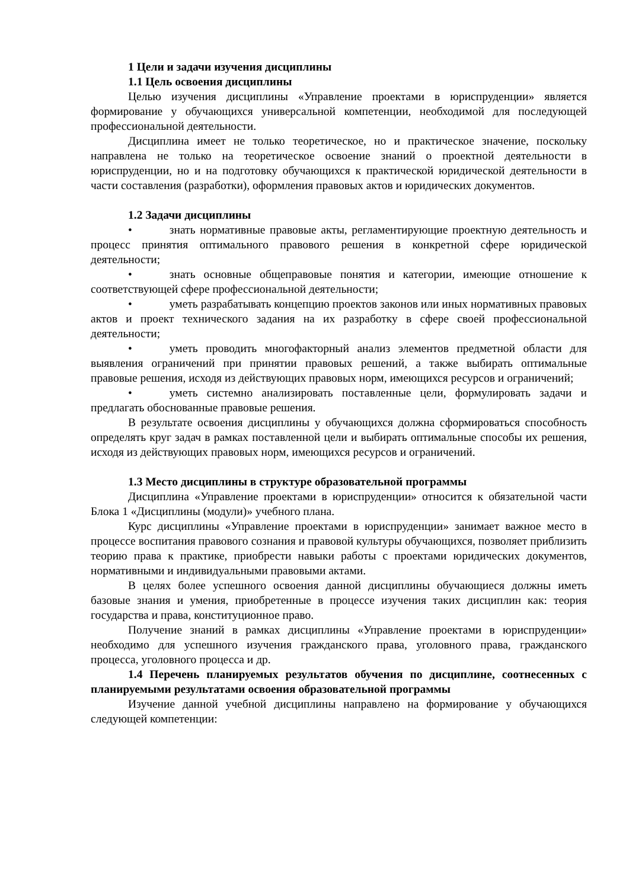1 Цели и задачи изучения дисциплины
1.1 Цель освоения дисциплины
Целью изучения дисциплины «Управление проектами в юриспруденции» является формирование у обучающихся универсальной компетенции, необходимой для последующей профессиональной деятельности.
Дисциплина имеет не только теоретическое, но и практическое значение, поскольку направлена не только на теоретическое освоение знаний о проектной деятельности в юриспруденции, но и на подготовку обучающихся к практической юридической деятельности в части составления (разработки), оформления правовых актов и юридических документов.
1.2 Задачи дисциплины
• знать нормативные правовые акты, регламентирующие проектную деятельность и процесс принятия оптимального правового решения в конкретной сфере юридической деятельности;
• знать основные общеправовые понятия и категории, имеющие отношение к соответствующей сфере профессиональной деятельности;
• уметь разрабатывать концепцию проектов законов или иных нормативных правовых актов и проект технического задания на их разработку в сфере своей профессиональной деятельности;
• уметь проводить многофакторный анализ элементов предметной области для выявления ограничений при принятии правовых решений, а также выбирать оптимальные правовые решения, исходя из действующих правовых норм, имеющихся ресурсов и ограничений;
• уметь системно анализировать поставленные цели, формулировать задачи и предлагать обоснованные правовые решения.
В результате освоения дисциплины у обучающихся должна сформироваться способность определять круг задач в рамках поставленной цели и выбирать оптимальные способы их решения, исходя из действующих правовых норм, имеющихся ресурсов и ограничений.
1.3 Место дисциплины в структуре образовательной программы
Дисциплина «Управление проектами в юриспруденции» относится к обязательной части Блока 1 «Дисциплины (модули)» учебного плана.
Курс дисциплины «Управление проектами в юриспруденции» занимает важное место в процессе воспитания правового сознания и правовой культуры обучающихся, позволяет приблизить теорию права к практике, приобрести навыки работы с проектами юридических документов, нормативными и индивидуальными правовыми актами.
В целях более успешного освоения данной дисциплины обучающиеся должны иметь базовые знания и умения, приобретенные в процессе изучения таких дисциплин как: теория государства и права, конституционное право.
Получение знаний в рамках дисциплины «Управление проектами в юриспруденции» необходимо для успешного изучения гражданского права, уголовного права, гражданского процесса, уголовного процесса и др.
1.4 Перечень планируемых результатов обучения по дисциплине, соотнесенных с планируемыми результатами освоения образовательной программы
Изучение данной учебной дисциплины направлено на формирование у обучающихся следующей компетенции: